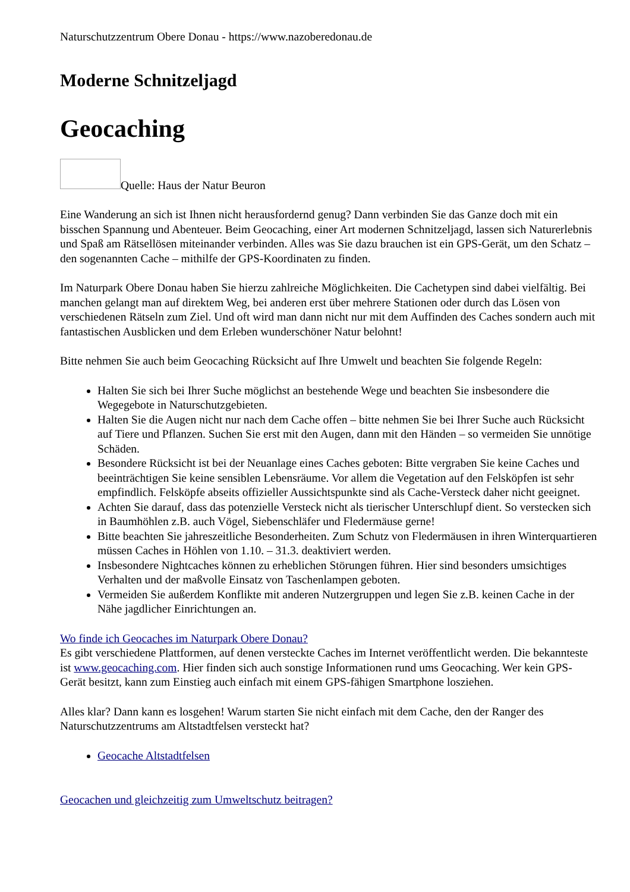Naturschutzzentrum Obere Donau - https://www.nazoberedonau.de
Moderne Schnitzeljagd
Geocaching
Quelle: Haus der Natur Beuron
Eine Wanderung an sich ist Ihnen nicht herausfordernd genug? Dann verbinden Sie das Ganze doch mit ein bisschen Spannung und Abenteuer. Beim Geocaching, einer Art modernen Schnitzeljagd, lassen sich Naturerlebnis und Spaß am Rätsellösen miteinander verbinden. Alles was Sie dazu brauchen ist ein GPS-Gerät, um den Schatz – den sogenannten Cache – mithilfe der GPS-Koordinaten zu finden.
Im Naturpark Obere Donau haben Sie hierzu zahlreiche Möglichkeiten. Die Cachetypen sind dabei vielfältig. Bei manchen gelangt man auf direktem Weg, bei anderen erst über mehrere Stationen oder durch das Lösen von verschiedenen Rätseln zum Ziel. Und oft wird man dann nicht nur mit dem Auffinden des Caches sondern auch mit fantastischen Ausblicken und dem Erleben wunderschöner Natur belohnt!
Bitte nehmen Sie auch beim Geocaching Rücksicht auf Ihre Umwelt und beachten Sie folgende Regeln:
Halten Sie sich bei Ihrer Suche möglichst an bestehende Wege und beachten Sie insbesondere die Wegegebote in Naturschutzgebieten.
Halten Sie die Augen nicht nur nach dem Cache offen – bitte nehmen Sie bei Ihrer Suche auch Rücksicht auf Tiere und Pflanzen. Suchen Sie erst mit den Augen, dann mit den Händen – so vermeiden Sie unnötige Schäden.
Besondere Rücksicht ist bei der Neuanlage eines Caches geboten: Bitte vergraben Sie keine Caches und beeinträchtigen Sie keine sensiblen Lebensräume. Vor allem die Vegetation auf den Felsköpfen ist sehr empfindlich. Felsköpfe abseits offizieller Aussichtspunkte sind als Cache-Versteck daher nicht geeignet.
Achten Sie darauf, dass das potenzielle Versteck nicht als tierischer Unterschlupf dient. So verstecken sich in Baumhöhlen z.B. auch Vögel, Siebenschläfer und Fledermäuse gerne!
Bitte beachten Sie jahreszeitliche Besonderheiten. Zum Schutz von Fledermäusen in ihren Winterquartieren müssen Caches in Höhlen von 1.10. – 31.3. deaktiviert werden.
Insbesondere Nightcaches können zu erheblichen Störungen führen. Hier sind besonders umsichtiges Verhalten und der maßvolle Einsatz von Taschenlampen geboten.
Vermeiden Sie außerdem Konflikte mit anderen Nutzergruppen und legen Sie z.B. keinen Cache in der Nähe jagdlicher Einrichtungen an.
Wo finde ich Geocaches im Naturpark Obere Donau?
Es gibt verschiedene Plattformen, auf denen versteckte Caches im Internet veröffentlicht werden. Die bekannteste ist www.geocaching.com. Hier finden sich auch sonstige Informationen rund ums Geocaching. Wer kein GPS- Gerät besitzt, kann zum Einstieg auch einfach mit einem GPS-fähigen Smartphone losziehen.
Alles klar? Dann kann es losgehen! Warum starten Sie nicht einfach mit dem Cache, den der Ranger des Naturschutzzentrums am Altstadtfelsen versteckt hat?
Geocache Altstadtfelsen
Geocachen und gleichzeitig zum Umweltschutz beitragen?